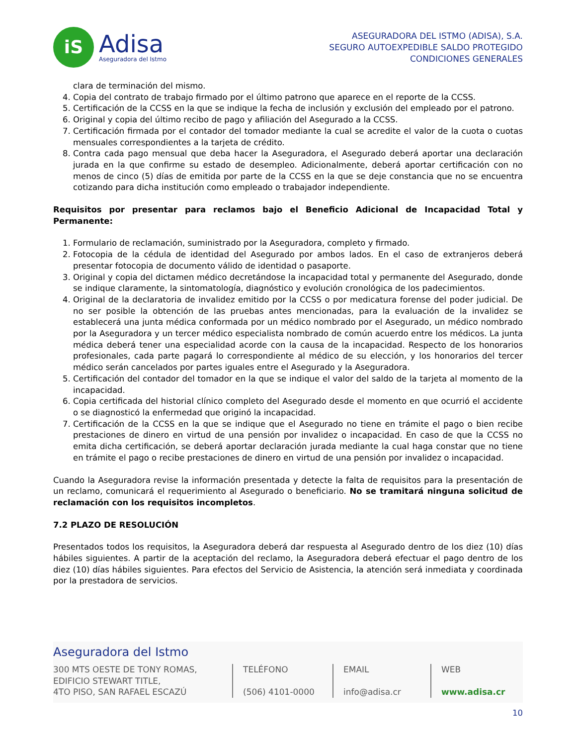iS
Adisa
Aseguradora del Istmo
ASEGURADORA DEL ISTMO (ADISA), S.A.
SEGURO AUTOEXPEDIBLE SALDO PROTEGIDO
CONDICIONES GENERALES
clara de terminación del mismo.
4. Copia del contrato de trabajo firmado por el último patrono que aparece en el reporte de la CCSS.
5. Certificación de la CCSS en la que se indique la fecha de inclusión y exclusión del empleado por el patrono.
6. Original y copia del último recibo de pago y afiliación del Asegurado a la CCSS.
7. Certificación firmada por el contador del tomador mediante la cual se acredite el valor de la cuota o cuotas mensuales correspondientes a la tarjeta de crédito.
8. Contra cada pago mensual que deba hacer la Aseguradora, el Asegurado deberá aportar una declaración jurada en la que confirme su estado de desempleo. Adicionalmente, deberá aportar certificación con no menos de cinco (5) días de emitida por parte de la CCSS en la que se deje constancia que no se encuentra cotizando para dicha institución como empleado o trabajador independiente.
Requisitos por presentar para reclamos bajo el Beneficio Adicional de Incapacidad Total y Permanente:
1. Formulario de reclamación, suministrado por la Aseguradora, completo y firmado.
2. Fotocopia de la cédula de identidad del Asegurado por ambos lados. En el caso de extranjeros deberá presentar fotocopia de documento válido de identidad o pasaporte.
3. Original y copia del dictamen médico decretándose la incapacidad total y permanente del Asegurado, donde se indique claramente, la sintomatología, diagnóstico y evolución cronológica de los padecimientos.
4. Original de la declaratoria de invalidez emitido por la CCSS o por medicatura forense del poder judicial. De no ser posible la obtención de las pruebas antes mencionadas, para la evaluación de la invalidez se establecerá una junta médica conformada por un médico nombrado por el Asegurado, un médico nombrado por la Aseguradora y un tercer médico especialista nombrado de común acuerdo entre los médicos. La junta médica deberá tener una especialidad acorde con la causa de la incapacidad. Respecto de los honorarios profesionales, cada parte pagará lo correspondiente al médico de su elección, y los honorarios del tercer médico serán cancelados por partes iguales entre el Asegurado y la Aseguradora.
5. Certificación del contador del tomador en la que se indique el valor del saldo de la tarjeta al momento de la incapacidad.
6. Copia certificada del historial clínico completo del Asegurado desde el momento en que ocurrió el accidente o se diagnosticó la enfermedad que originó la incapacidad.
7. Certificación de la CCSS en la que se indique que el Asegurado no tiene en trámite el pago o bien recibe prestaciones de dinero en virtud de una pensión por invalidez o incapacidad. En caso de que la CCSS no emita dicha certificación, se deberá aportar declaración jurada mediante la cual haga constar que no tiene en trámite el pago o recibe prestaciones de dinero en virtud de una pensión por invalidez o incapacidad.
Cuando la Aseguradora revise la información presentada y detecte la falta de requisitos para la presentación de un reclamo, comunicará el requerimiento al Asegurado o beneficiario. No se tramitará ninguna solicitud de reclamación con los requisitos incompletos.
7.2 PLAZO DE RESOLUCIÓN
Presentados todos los requisitos, la Aseguradora deberá dar respuesta al Asegurado dentro de los diez (10) días hábiles siguientes. A partir de la aceptación del reclamo, la Aseguradora deberá efectuar el pago dentro de los diez (10) días hábiles siguientes. Para efectos del Servicio de Asistencia, la atención será inmediata y coordinada por la prestadora de servicios.
Aseguradora del Istmo
300 MTS OESTE DE TONY ROMAS,
EDIFICIO STEWART TITLE,
4TO PISO, SAN RAFAEL ESCAZÚ
TELÉFONO
(506) 4101-0000
EMAIL
info@adisa.cr
WEB
www.adisa.cr
10